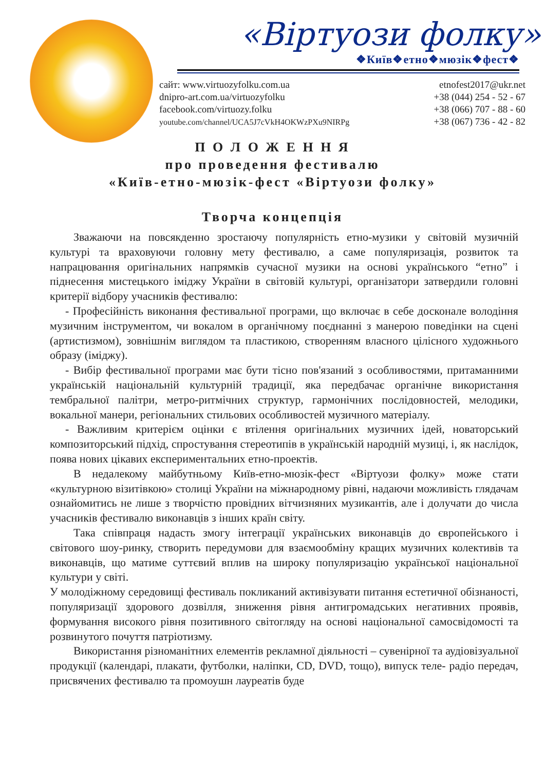«Віртуози фолку»
❖Київ❖етно❖мюзік❖фест❖
сайт: www.virtuozyfolku.com.ua
dnipro-art.com.ua/virtuozyfolku
facebook.com/virtuozy.folku
youtube.com/channel/UCA5J7cVkH4OKWzPXu9NIRPg
etnofest2017@ukr.net
+38 (044) 254 - 52 - 67
+38 (066) 707 - 88 - 60
+38 (067) 736 - 42 - 82
П О Л О Ж Е Н Н Я
про проведення фестивалю
«Київ-етно-мюзік-фест «Віртуози фолку»
Творча концепція
Зважаючи на повсякденно зростаючу популярність етно-музики у світовій музичній культурі та враховуючи головну мету фестивалю, а саме популяризація, розвиток та напрацювання оригінальних напрямків сучасної музики на основі українського “етно” і піднесення мистецького іміджу України в світовій культурі, організатори затвердили головні критерії відбору учасників фестивалю:
- Професійність виконання фестивальної програми, що включає в себе досконале володіння музичним інструментом, чи вокалом в органічному поєднанні з манерою поведінки на сцені (артистизмом), зовнішнім виглядом та пластикою, створенням власного цілісного художнього образу (іміджу).
- Вибір фестивальної програми має бути тісно пов'язаний з особливостями, притаманними українській національній культурній традиції, яка передбачає органічне використання тембральної палітри, метро-ритмічних структур, гармонічних послідовностей, мелодики, вокальної манери, регіональних стильових особливостей музичного матеріалу.
- Важливим критерієм оцінки є втілення оригінальних музичних ідей, новаторський композиторський підхід, спростування стереотипів в українській народній музиці, і, як наслідок, поява нових цікавих експериментальних етно-проектів.
В недалекому майбутньому Київ-етно-мюзік-фест «Віртуози фолку» може стати «культурною візитівкою» столиці України на міжнародному рівні, надаючи можливість глядачам ознайомитись не лише з творчістю провідних вітчизняних музикантів, але і долучати до числа учасників фестивалю виконавців з інших країн світу.
Така співпраця надасть змогу інтеграції українських виконавців до європейського і світового шоу-ринку, створить передумови для взаємообміну кращих музичних колективів та виконавців, що матиме суттєвий вплив на широку популяризацію української національної культури у світі.
У молодіжному середовищі фестиваль покликаний активізувати питання естетичної обізнаності, популяризації здорового дозвілля, зниження рівня антигромадських негативних проявів, формування високого рівня позитивного світогляду на основі національної самосвідомості та розвинутого почуття патріотизму.
Використання різноманітних елементів рекламної діяльності – сувенірної та аудіовізуальної продукції (календарі, плакати, футболки, наліпки, CD, DVD, тощо), випуск теле- радіо передач, присвячених фестивалю та промоушн лауреатів буде